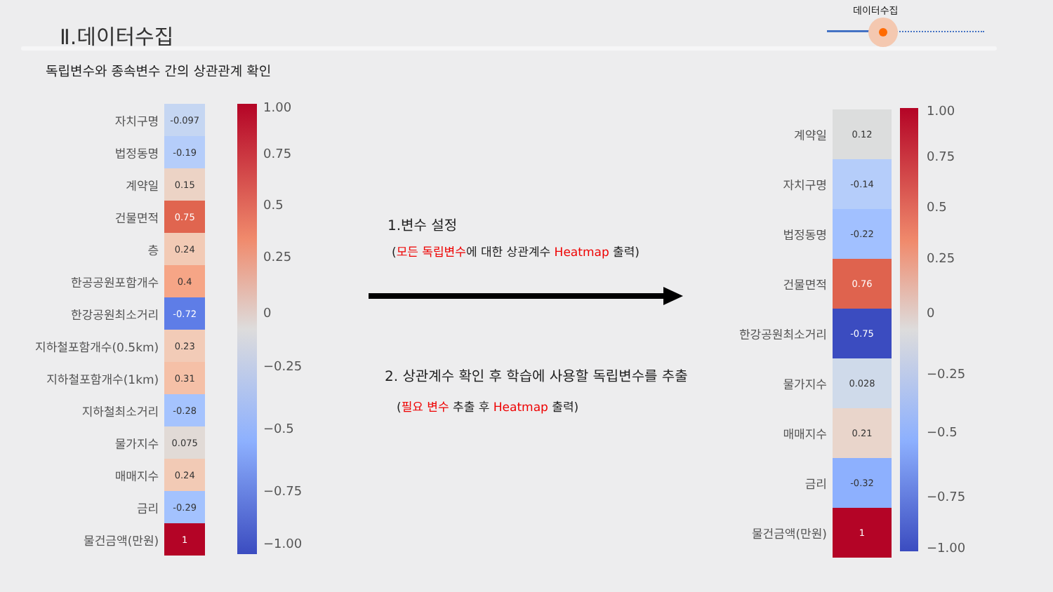Ⅱ.데이터수집
데이터수집
독립변수와 종속변수 간의 상관관계 확인
자치구명
법정동명
계약일
건물면적
층
한공공원포함개수
한강공원최소거리
지하철포함개수(0.5km)
지하철포함개수(1km)
지하철최소거리
물가지수
매매지수
금리
물건금액(만원)
-0.097
-0.19
0.15
0.75
0.24
0.4
-0.72
0.23
0.31
-0.28
0.075
0.24
-0.29
1
1.00
0.75
0.5
0.25
0
−0.25
−0.5
−0.75
−1.00
1.변수 설정
(모든 독립변수에 대한 상관계수 Heatmap 출력)
2. 상관계수 확인 후 학습에 사용할 독립변수를 추출
(필요 변수 추출 후 Heatmap 출력)
계약일
자치구명
법정동명
건물면적
한강공원최소거리
물가지수
매매지수
금리
물건금액(만원)
0.12
-0.14
-0.22
0.76
-0.75
0.028
0.21
-0.32
1
1.00
0.75
0.5
0.25
0
−0.25
−0.5
−0.75
−1.00